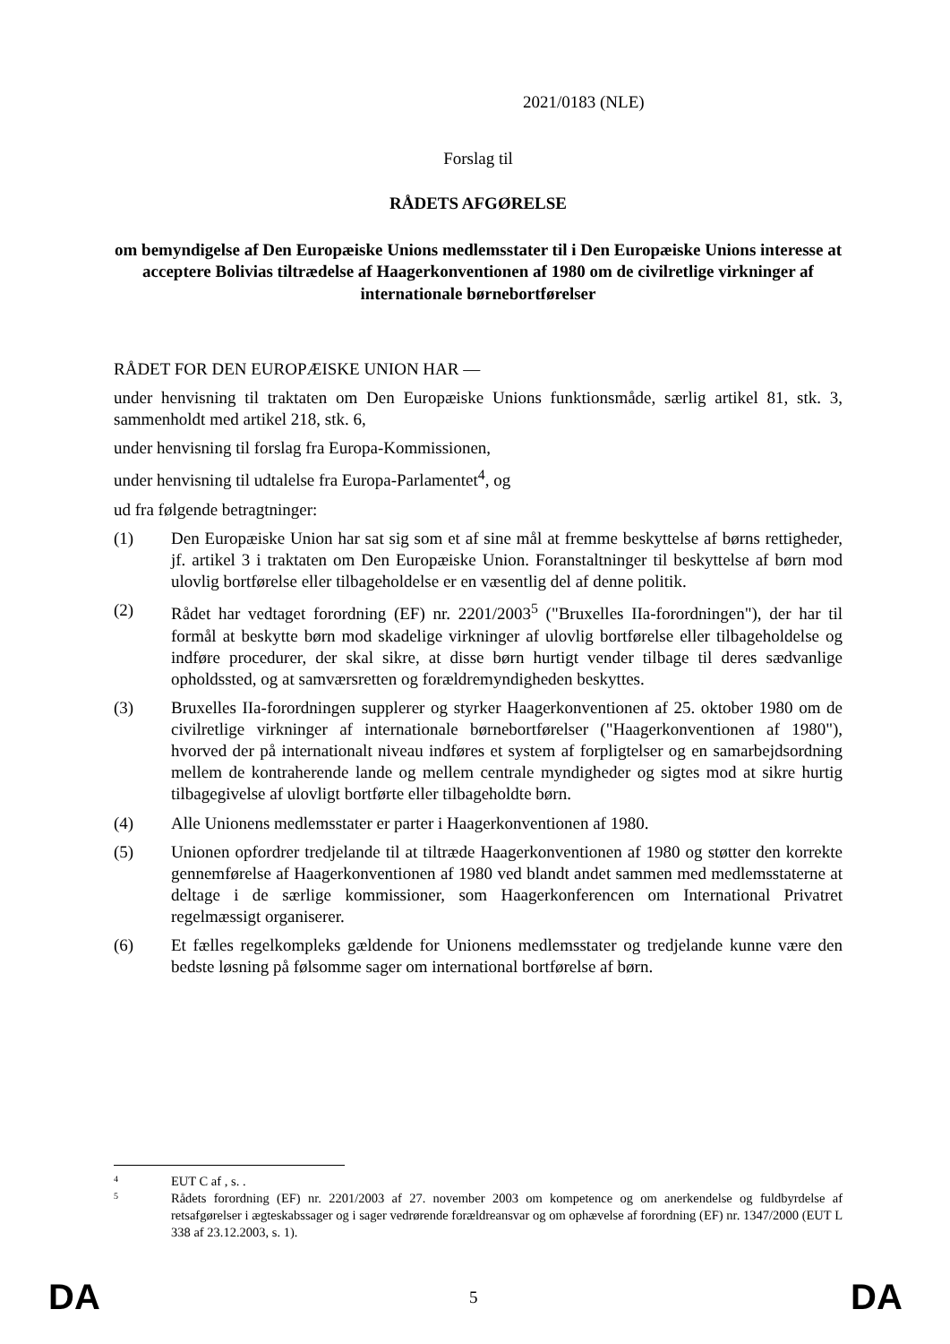2021/0183 (NLE)
Forslag til
RÅDETS AFGØRELSE
om bemyndigelse af Den Europæiske Unions medlemsstater til i Den Europæiske Unions interesse at acceptere Bolivias tiltrædelse af Haagerkonventionen af 1980 om de civilretlige virkninger af internationale børnebortførelser
RÅDET FOR DEN EUROPÆISKE UNION HAR —
under henvisning til traktaten om Den Europæiske Unions funktionsmåde, særlig artikel 81, stk. 3, sammenholdt med artikel 218, stk. 6,
under henvisning til forslag fra Europa-Kommissionen,
under henvisning til udtalelse fra Europa-Parlamentet<sup>4</sup>, og
ud fra følgende betragtninger:
(1) Den Europæiske Union har sat sig som et af sine mål at fremme beskyttelse af børns rettigheder, jf. artikel 3 i traktaten om Den Europæiske Union. Foranstaltninger til beskyttelse af børn mod ulovlig bortførelse eller tilbageholdelse er en væsentlig del af denne politik.
(2) Rådet har vedtaget forordning (EF) nr. 2201/2003<sup>5</sup> ("Bruxelles IIa-forordningen"), der har til formål at beskytte børn mod skadelige virkninger af ulovlig bortførelse eller tilbageholdelse og indføre procedurer, der skal sikre, at disse børn hurtigt vender tilbage til deres sædvanlige opholdssted, og at samværsretten og forældremyndigheden beskyttes.
(3) Bruxelles IIa-forordningen supplerer og styrker Haagerkonventionen af 25. oktober 1980 om de civilretlige virkninger af internationale børnebortførelser ("Haagerkonventionen af 1980"), hvorved der på internationalt niveau indføres et system af forpligtelser og en samarbejdsordning mellem de kontraherende lande og mellem centrale myndigheder og sigtes mod at sikre hurtig tilbagegivelse af ulovligt bortførte eller tilbageholdte børn.
(4) Alle Unionens medlemsstater er parter i Haagerkonventionen af 1980.
(5) Unionen opfordrer tredjelande til at tiltræde Haagerkonventionen af 1980 og støtter den korrekte gennemførelse af Haagerkonventionen af 1980 ved blandt andet sammen med medlemsstaterne at deltage i de særlige kommissioner, som Haagerkonferencen om International Privatret regelmæssigt organiserer.
(6) Et fælles regelkompleks gældende for Unionens medlemsstater og tredjelande kunne være den bedste løsning på følsomme sager om international bortførelse af børn.
4
EUT C af , s. .
5
Rådets forordning (EF) nr. 2201/2003 af 27. november 2003 om kompetence og om anerkendelse og fuldbyrdelse af retsafgørelser i ægteskabssager og i sager vedrørende forældreansvar og om ophævelse af forordning (EF) nr. 1347/2000 (EUT L 338 af 23.12.2003, s. 1).
DA 5 DA